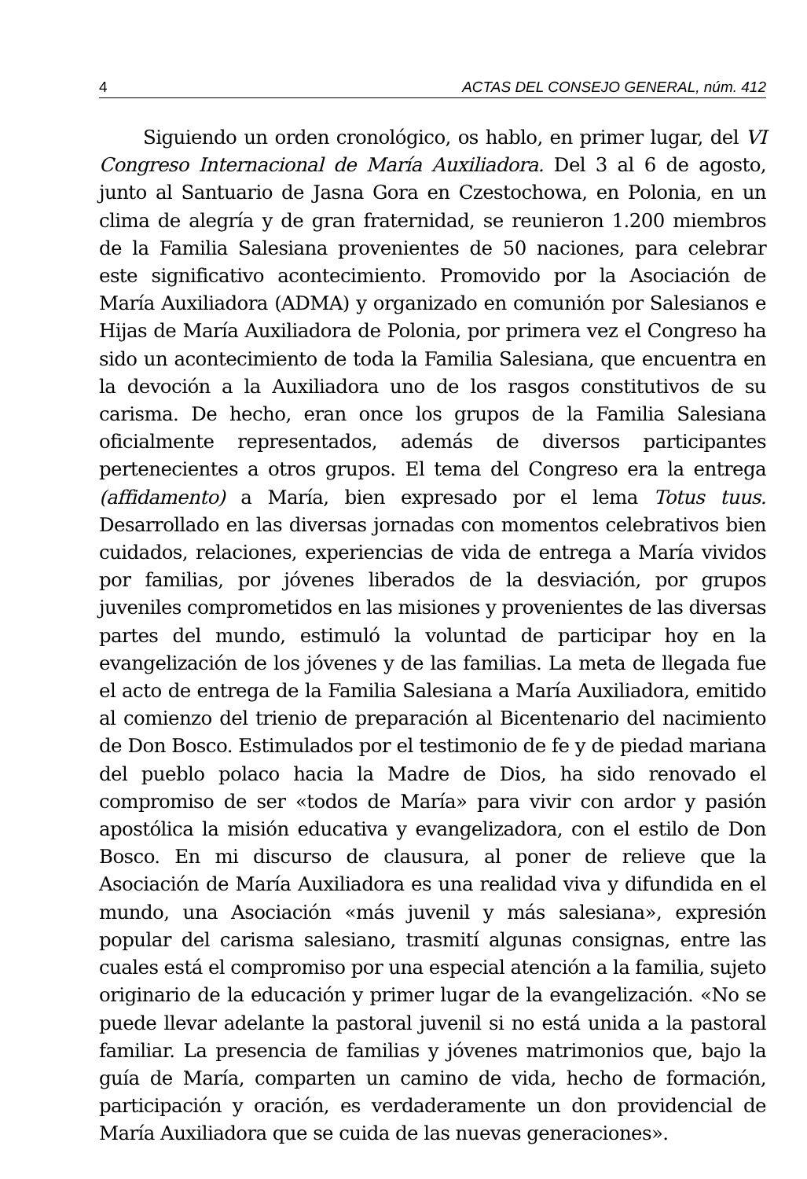4 ACTAS DEL CONSEJO GENERAL, núm. 412
Siguiendo un orden cronológico, os hablo, en primer lugar, del VI Congreso Internacional de María Auxiliadora. Del 3 al 6 de agosto, junto al Santuario de Jasna Gora en Czestochowa, en Polonia, en un clima de alegría y de gran fraternidad, se reunieron 1.200 miembros de la Familia Salesiana provenientes de 50 naciones, para celebrar este significativo acontecimiento. Promovido por la Asociación de María Auxiliadora (ADMA) y organizado en comunión por Salesianos e Hijas de María Auxiliadora de Polonia, por primera vez el Congreso ha sido un acontecimiento de toda la Familia Salesiana, que encuentra en la devoción a la Auxiliadora uno de los rasgos constitutivos de su carisma. De hecho, eran once los grupos de la Familia Salesiana oficialmente representados, además de diversos participantes pertenecientes a otros grupos. El tema del Congreso era la entrega (affidamento) a María, bien expresado por el lema Totus tuus. Desarrollado en las diversas jornadas con momentos celebrativos bien cuidados, relaciones, experiencias de vida de entrega a María vividos por familias, por jóvenes liberados de la desviación, por grupos juveniles comprometidos en las misiones y provenientes de las diversas partes del mundo, estimuló la voluntad de participar hoy en la evangelización de los jóvenes y de las familias. La meta de llegada fue el acto de entrega de la Familia Salesiana a María Auxiliadora, emitido al comienzo del trienio de preparación al Bicentenario del nacimiento de Don Bosco. Estimulados por el testimonio de fe y de piedad mariana del pueblo polaco hacia la Madre de Dios, ha sido renovado el compromiso de ser «todos de María» para vivir con ardor y pasión apostólica la misión educativa y evangelizadora, con el estilo de Don Bosco. En mi discurso de clausura, al poner de relieve que la Asociación de María Auxiliadora es una realidad viva y difundida en el mundo, una Asociación «más juvenil y más salesiana», expresión popular del carisma salesiano, trasmití algunas consignas, entre las cuales está el compromiso por una especial atención a la familia, sujeto originario de la educación y primer lugar de la evangelización. «No se puede llevar adelante la pastoral juvenil si no está unida a la pastoral familiar. La presencia de familias y jóvenes matrimonios que, bajo la guía de María, comparten un camino de vida, hecho de formación, participación y oración, es verdaderamente un don providencial de María Auxiliadora que se cuida de las nuevas generaciones».